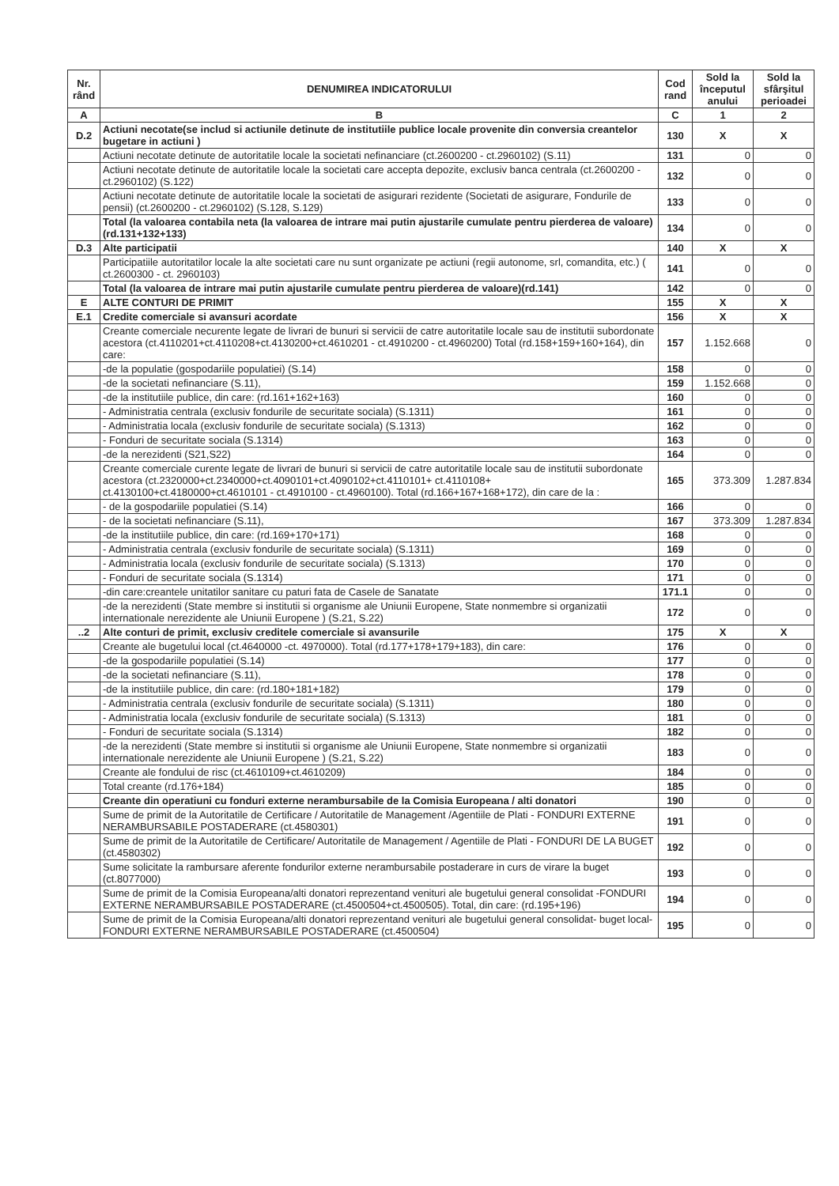| Nr. rând | DENUMIREA INDICATORULUI | Cod rand | Sold la începutul anului | Sold la sfârşitul perioadei |
| --- | --- | --- | --- | --- |
| A | B | C | 1 | 2 |
| D.2 | Actiuni necotate(se includ si actiunile detinute de institutiile publice locale provenite din conversia creantelor bugetare in actiuni ) | 130 | X | X |
| | Actiuni necotate detinute de autoritatile locale la societati nefinanciare (ct.2600200 - ct.2960102) (S.11) | 131 | 0 | 0 |
| | Actiuni necotate detinute de autoritatile locale la societati care accepta depozite, exclusiv banca centrala (ct.2600200 - ct.2960102) (S.122) | 132 | 0 | 0 |
| | Actiuni necotate detinute de autoritatile locale la societati de asigurari rezidente (Societati de asigurare, Fondurile de pensii) (ct.2600200 - ct.2960102) (S.128, S.129) | 133 | 0 | 0 |
| | Total (la valoarea contabila neta (la valoarea de intrare mai putin ajustarile cumulate pentru pierderea de valoare) (rd.131+132+133) | 134 | 0 | 0 |
| D.3 | Alte participatii | 140 | X | X |
| | Participatiile autoritatilor locale la alte societati care nu sunt organizate pe actiuni (regii autonome, srl, comandita, etc.) ( ct.2600300 - ct. 2960103) | 141 | 0 | 0 |
| | Total (la valoarea de intrare mai putin ajustarile cumulate pentru pierderea de valoare)(rd.141) | 142 | 0 | 0 |
| E | ALTE CONTURI DE PRIMIT | 155 | X | X |
| E.1 | Credite comerciale si avansuri acordate | 156 | X | X |
| | Creante comerciale necurente legate de livrari de bunuri si servicii de catre autoritatile locale sau de institutii subordonate acestora (ct.4110201+ct.4110208+ct.4130200+ct.4610201 - ct.4910200 - ct.4960200) Total (rd.158+159+160+164), din care: | 157 | 1.152.668 | 0 |
| | -de la populatie (gospodariile populatiei) (S.14) | 158 | 0 | 0 |
| | -de la societati nefinanciare (S.11), | 159 | 1.152.668 | 0 |
| | -de la institutiile publice, din care: (rd.161+162+163) | 160 | 0 | 0 |
| | - Administratia centrala (exclusiv fondurile de securitate sociala) (S.1311) | 161 | 0 | 0 |
| | - Administratia locala (exclusiv fondurile de securitate sociala) (S.1313) | 162 | 0 | 0 |
| | - Fonduri de securitate sociala (S.1314) | 163 | 0 | 0 |
| | -de la nerezidenti (S21,S22) | 164 | 0 | 0 |
| | Creante comerciale curente legate de livrari de bunuri si servicii de catre autoritatile locale sau de institutii subordonate acestora (ct.2320000+ct.2340000+ct.4090101+ct.4090102+ct.4110101+ ct.4110108+ ct.4130100+ct.4180000+ct.4610101 - ct.4910100 - ct.4960100). Total (rd.166+167+168+172), din care de la : | 165 | 373.309 | 1.287.834 |
| | - de la gospodariile populatiei (S.14) | 166 | 0 | 0 |
| | - de la societati nefinanciare (S.11), | 167 | 373.309 | 1.287.834 |
| | -de la institutiile publice, din care: (rd.169+170+171) | 168 | 0 | 0 |
| | - Administratia centrala (exclusiv fondurile de securitate sociala) (S.1311) | 169 | 0 | 0 |
| | - Administratia locala (exclusiv fondurile de securitate sociala) (S.1313) | 170 | 0 | 0 |
| | - Fonduri de securitate sociala (S.1314) | 171 | 0 | 0 |
| | -din care:creantele unitatilor sanitare cu paturi fata de Casele de Sanatate | 171.1 | 0 | 0 |
| | -de la nerezidenti (State membre si institutii si organisme ale Uniunii Europene, State nonmembre si organizatii internationale nerezidente ale Uniunii Europene ) (S.21, S.22) | 172 | 0 | 0 |
| ..2 | Alte conturi de primit, exclusiv creditele comerciale si avansurile | 175 | X | X |
| | Creante ale bugetului local (ct.4640000 -ct. 4970000). Total (rd.177+178+179+183), din care: | 176 | 0 | 0 |
| | -de la gospodariile populatiei (S.14) | 177 | 0 | 0 |
| | -de la societati nefinanciare (S.11), | 178 | 0 | 0 |
| | -de la institutiile publice, din care: (rd.180+181+182) | 179 | 0 | 0 |
| | - Administratia centrala (exclusiv fondurile de securitate sociala) (S.1311) | 180 | 0 | 0 |
| | - Administratia locala (exclusiv fondurile de securitate sociala) (S.1313) | 181 | 0 | 0 |
| | - Fonduri de securitate sociala (S.1314) | 182 | 0 | 0 |
| | -de la nerezidenti (State membre si institutii si organisme ale Uniunii Europene, State nonmembre si organizatii internationale nerezidente ale Uniunii Europene ) (S.21, S.22) | 183 | 0 | 0 |
| | Creante ale fondului de risc (ct.4610109+ct.4610209) | 184 | 0 | 0 |
| | Total creante (rd.176+184) | 185 | 0 | 0 |
| | Creante din operatiuni cu fonduri externe nerambursabile de la Comisia Europeana / alti donatori | 190 | 0 | 0 |
| | Sume de primit de la Autoritatile de Certificare / Autoritatile de Management /Agentiile de Plati - FONDURI EXTERNE NERAMBURSABILE POSTADERARE (ct.4580301) | 191 | 0 | 0 |
| | Sume de primit de la Autoritatile de Certificare/ Autoritatile de Management / Agentiile de Plati - FONDURI DE LA BUGET (ct.4580302) | 192 | 0 | 0 |
| | Sume solicitate la rambursare aferente fondurilor externe nerambursabile postaderare in curs de virare la buget (ct.8077000) | 193 | 0 | 0 |
| | Sume de primit de la Comisia Europeana/alti donatori reprezentand venituri ale bugetului general consolidat -FONDURI EXTERNE NERAMBURSABILE POSTADERARE (ct.4500504+ct.4500505). Total, din care: (rd.195+196) | 194 | 0 | 0 |
| | Sume de primit de la Comisia Europeana/alti donatori reprezentand venituri ale bugetului general consolidat- buget local- FONDURI EXTERNE NERAMBURSABILE POSTADERARE (ct.4500504) | 195 | 0 | 0 |